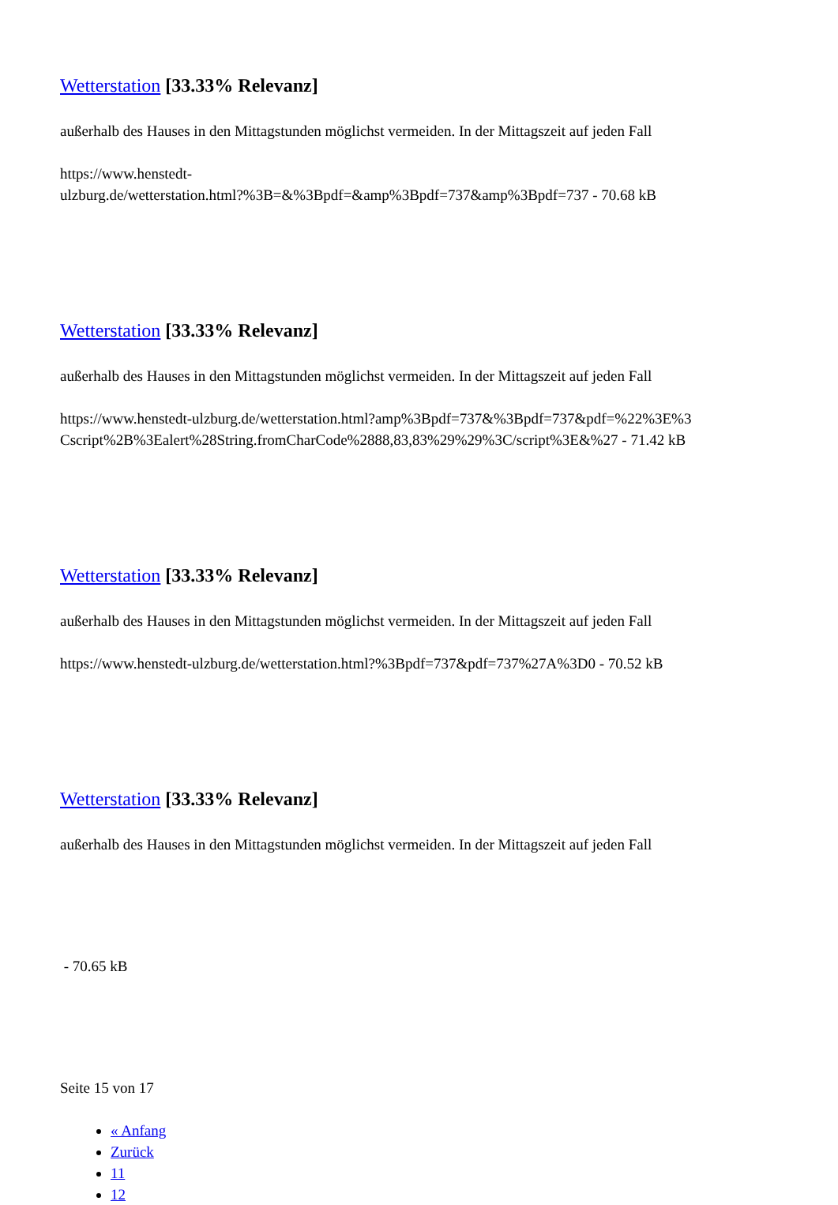Wetterstation [33.33% Relevanz]
außerhalb des Hauses in den Mittagstunden möglichst vermeiden. In der Mittagszeit auf jeden Fall
https://www.henstedt-
ulzburg.de/wetterstation.html?%3B=&%3Bpdf=&amp%3Bpdf=737&amp%3Bpdf=737 - 70.68 kB
Wetterstation [33.33% Relevanz]
außerhalb des Hauses in den Mittagstunden möglichst vermeiden. In der Mittagszeit auf jeden Fall
https://www.henstedt-ulzburg.de/wetterstation.html?amp%3Bpdf=737&%3Bpdf=737&pdf=%22%3E%3
Cscript%2B%3Ealert%28String.fromCharCode%2888,83,83%29%29%3C/script%3E&%27 - 71.42 kB
Wetterstation [33.33% Relevanz]
außerhalb des Hauses in den Mittagstunden möglichst vermeiden. In der Mittagszeit auf jeden Fall
https://www.henstedt-ulzburg.de/wetterstation.html?%3Bpdf=737&pdf=737%27A%3D0 - 70.52 kB
Wetterstation [33.33% Relevanz]
außerhalb des Hauses in den Mittagstunden möglichst vermeiden. In der Mittagszeit auf jeden Fall
- 70.65 kB
Seite 15 von 17
« Anfang
Zurück
11
12